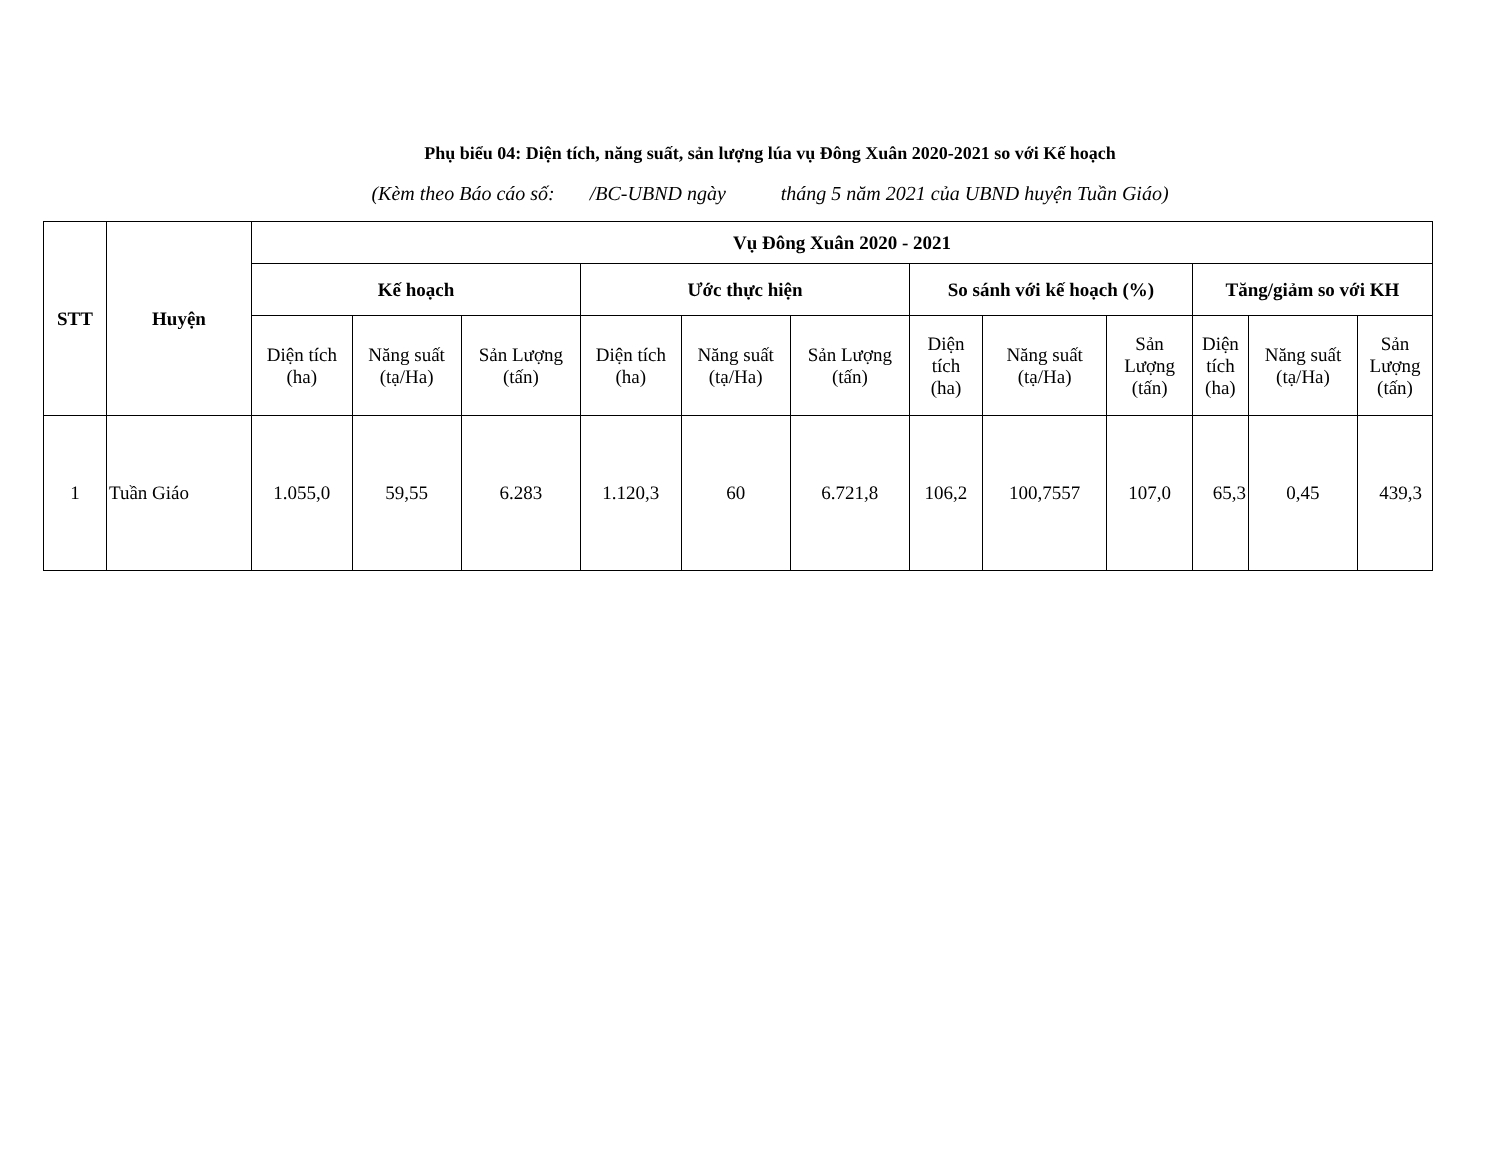Phụ biểu 04: Diện tích, năng suất, sản lượng lúa vụ Đông Xuân 2020-2021 so với Kế hoạch
(Kèm theo Báo cáo số: /BC-UBND ngày tháng 5 năm 2021 của UBND huyện Tuần Giáo)
| STT | Huyện | Vụ Đông Xuân 2020 - 2021 | | | | | | | | | | | |
| --- | --- | --- | --- | --- | --- | --- | --- | --- | --- | --- | --- | --- | --- |
| | | Kế hoạch | | | Ước thực hiện | | | So sánh với kế hoạch (%) | | | Tăng/giảm so với KH | | |
| | | Diện tích (ha) | Năng suất (tạ/Ha) | Sản Lượng (tấn) | Diện tích (ha) | Năng suất (tạ/Ha) | Sản Lượng (tấn) | Diện tích (ha) | Năng suất (tạ/Ha) | Sản Lượng (tấn) | Diện tích (ha) | Năng suất (tạ/Ha) | Sản Lượng (tấn) |
| 1 | Tuần Giáo | 1.055,0 | 59,55 | 6.283 | 1.120,3 | 60 | 6.721,8 | 106,2 | 100,7557 | 107,0 | 65,3 | 0,45 | 439,3 |